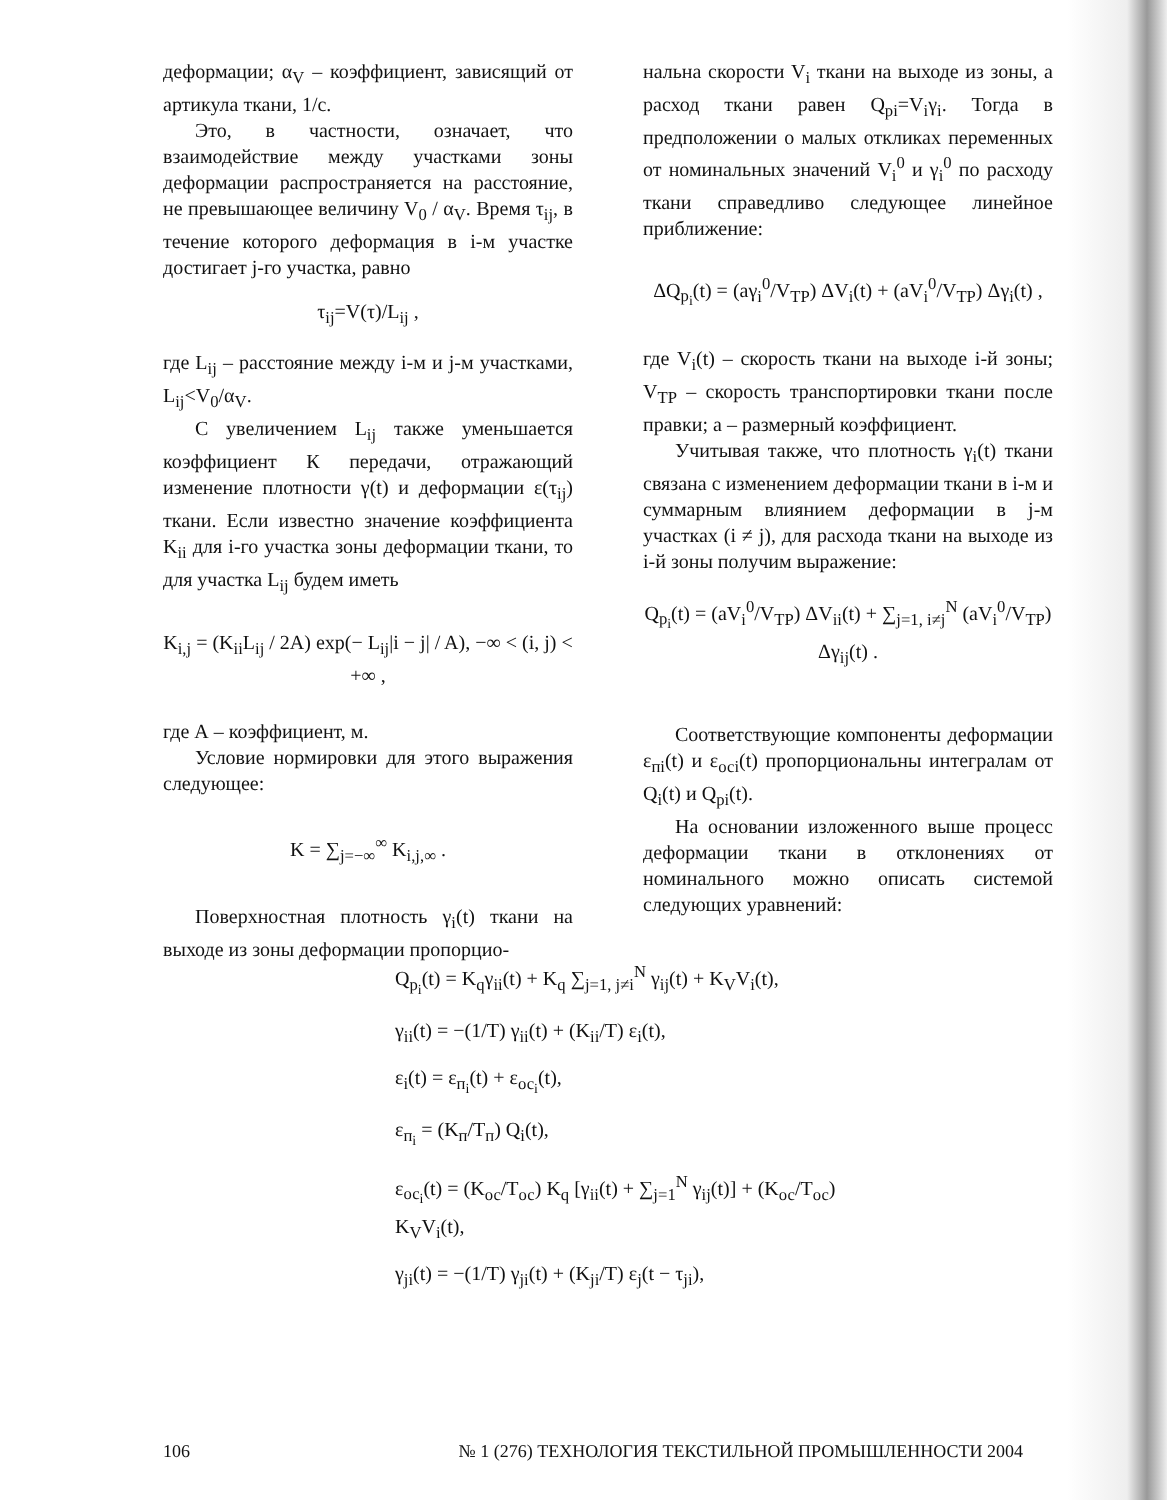деформации; α<sub>V</sub> – коэффициент, зависящий от артикула ткани, 1/с.
Это, в частности, означает, что взаимодействие между участками зоны деформации распространяется на расстояние, не превышающее величину V<sub>0</sub> / α<sub>V</sub>. Время τ<sub>ij</sub>, в течение которого деформация в i-м участке достигает j-го участка, равно
τ<sub>ij</sub>=V(τ)/L<sub>ij</sub> ,
где L<sub>ij</sub> – расстояние между i-м и j-м участками, L<sub>ij</sub><V<sub>0</sub>/α<sub>V</sub>.
С увеличением L<sub>ij</sub> также уменьшается коэффициент К передачи, отражающий изменение плотности γ(t) и деформации ε(τ<sub>ij</sub>) ткани. Если известно значение коэффициента K<sub>ii</sub> для i-го участка зоны деформации ткани, то для участка L<sub>ij</sub> будем иметь
K<sub>i,j</sub> = (K<sub>ii</sub>L<sub>ij</sub> / 2A) exp(− L<sub>ij</sub>|i − j| / A), −∞ < (i, j) < +∞ ,
где А – коэффициент, м.
Условие нормировки для этого выражения следующее:
K = ∑<sub>j=−∞</sub><sup>∞</sup> K<sub>i,j,∞</sub> .
Поверхностная плотность γ<sub>i</sub>(t) ткани на выходе из зоны деформации пропорцио-
нальна скорости V<sub>i</sub> ткани на выходе из зоны, а расход ткани равен Q<sub>pi</sub>=V<sub>i</sub>γ<sub>i</sub>. Тогда в предположении о малых откликах переменных от номинальных значений V<sub>i</sub><sup>0</sup> и γ<sub>i</sub><sup>0</sup> по расходу ткани справедливо следующее линейное приближение:
ΔQ<sub>p<sub>i</sub></sub>(t) = (aγ<sub>i</sub><sup>0</sup>/V<sub>TP</sub>) ΔV<sub>i</sub>(t) + (aV<sub>i</sub><sup>0</sup>/V<sub>TP</sub>) Δγ<sub>i</sub>(t) ,
где V<sub>i</sub>(t) – скорость ткани на выходе i-й зоны; V<sub>TP</sub> – скорость транспортировки ткани после правки; а – размерный коэффициент.
Учитывая также, что плотность γ<sub>i</sub>(t) ткани связана с изменением деформации ткани в i-м и суммарным влиянием деформации в j-м участках (i ≠ j), для расхода ткани на выходе из i-й зоны получим выражение:
Q<sub>p<sub>i</sub></sub>(t) = (aV<sub>i</sub><sup>0</sup>/V<sub>TP</sub>) ΔV<sub>ii</sub>(t) + ∑<sub>j=1, i≠j</sub><sup>N</sup> (aV<sub>i</sub><sup>0</sup>/V<sub>TP</sub>) Δγ<sub>ij</sub>(t) .
Соответствующие компоненты деформации ε<sub>пi</sub>(t) и ε<sub>осi</sub>(t) пропорциональны интегралам от Q<sub>i</sub>(t) и Q<sub>pi</sub>(t).
На основании изложенного выше процесс деформации ткани в отклонениях от номинального можно описать системой следующих уравнений:
Q<sub>p<sub>i</sub></sub>(t) = K<sub>q</sub>γ<sub>ii</sub>(t) + K<sub>q</sub> ∑<sub>j=1, j≠i</sub><sup>N</sup> γ<sub>ij</sub>(t) + K<sub>V</sub>V<sub>i</sub>(t),
γ<sub>ii</sub>(t) = −(1/T) γ<sub>ii</sub>(t) + (K<sub>ii</sub>/T) ε<sub>i</sub>(t),
ε<sub>i</sub>(t) = ε<sub>п<sub>i</sub></sub>(t) + ε<sub>ос<sub>i</sub></sub>(t),
ε<sub>п<sub>i</sub></sub> = (K<sub>п</sub>/T<sub>п</sub>) Q<sub>i</sub>(t),
ε<sub>ос<sub>i</sub></sub>(t) = (K<sub>ос</sub>/T<sub>ос</sub>) K<sub>q</sub> [γ<sub>ii</sub>(t) + ∑<sub>j=1</sub><sup>N</sup> γ<sub>ij</sub>(t)] + (K<sub>ос</sub>/T<sub>ос</sub>) K<sub>V</sub>V<sub>i</sub>(t),
γ<sub>ji</sub>(t) = −(1/T) γ<sub>ji</sub>(t) + (K<sub>ji</sub>/T) ε<sub>j</sub>(t − τ<sub>ji</sub>),
106 № 1 (276) ТЕХНОЛОГИЯ ТЕКСТИЛЬНОЙ ПРОМЫШЛЕННОСТИ 2004